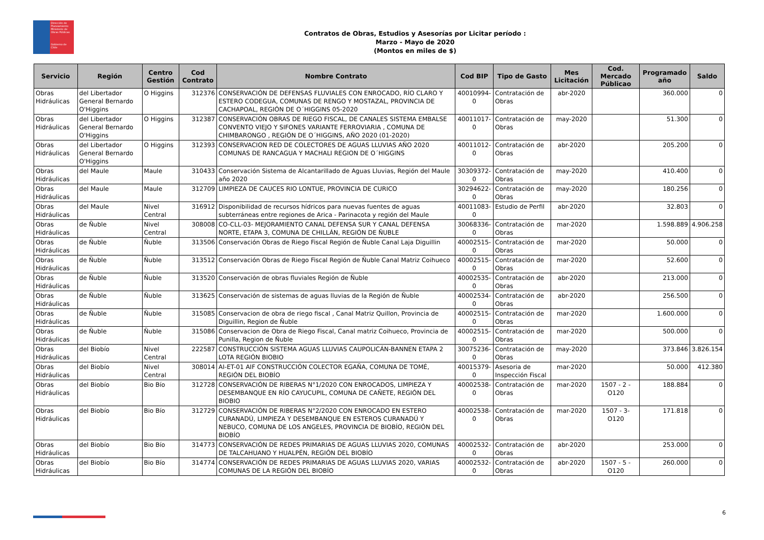Dirección de Planeamiento
Ministerio de Obras Públicas
Gobierno de Chile
Contratos de Obras, Estudios y Asesorías por Licitar período :
Marzo - Mayo de 2020
(Montos en miles de $)
| Servicio | Región | Centro Gestión | Cod Contrato | Nombre Contrato | Cod BIP | Tipo de Gasto | Mes Licitación | Cod. Mercado Públicao | Programado año | Saldo |
| --- | --- | --- | --- | --- | --- | --- | --- | --- | --- | --- |
| Obras Hidráulicas | del Libertador General Bernardo O'Higgins | O Higgins | 312376 | CONSERVACIÓN DE DEFENSAS FLUVIALES CON ENROCADO, RÍO CLARO Y ESTERO CODEGUA, COMUNAS DE RENGO Y MOSTAZAL, PROVINCIA DE CACHAPOAL, REGIÓN DE O´HIGGINS 05-2020 | 40010994-0 | Contratación de Obras | abr-2020 | | 360.000 | 0 |
| Obras Hidráulicas | del Libertador General Bernardo O'Higgins | O Higgins | 312387 | CONSERVACIÓN OBRAS DE RIEGO FISCAL, DE CANALES SISTEMA EMBALSE CONVENTO VIEJO Y SIFONES VARIANTE FERROVIARIA , COMUNA DE CHIMBARONGO , REGIÓN DE O´HIGGINS, AÑO 2020 (01-2020) | 40011017-0 | Contratación de Obras | may-2020 | | 51.300 | 0 |
| Obras Hidráulicas | del Libertador General Bernardo O'Higgins | O Higgins | 312393 | CONSERVACION RED DE COLECTORES DE AGUAS LLUVIAS AÑO 2020 COMUNAS DE RANCAGUA Y MACHALI REGION DE O´HIGGINS | 40011012-0 | Contratación de Obras | abr-2020 | | 205.200 | 0 |
| Obras Hidráulicas | del Maule | Maule | 310433 | Conservación Sistema de Alcantarillado de Aguas Lluvias, Región del Maule año 2020 | 30309372-0 | Contratación de Obras | may-2020 | | 410.400 | 0 |
| Obras Hidráulicas | del Maule | Maule | 312709 | LIMPIEZA DE CAUCES RIO LONTUE, PROVINCIA DE CURICO | 30294622-0 | Contratación de Obras | may-2020 | | 180.256 | 0 |
| Obras Hidráulicas | del Maule | Nivel Central | 316912 | Disponibilidad de recursos hídricos para nuevas fuentes de aguas subterráneas entre regiones de Arica - Parinacota y región del Maule | 40011083-0 | Estudio de Perfil | abr-2020 | | 32.803 | 0 |
| Obras Hidráulicas | de Ñuble | Nivel Central | 308008 | CO-CLL-03- MEJORAMIENTO CANAL DEFENSA SUR Y CANAL DEFENSA NORTE, ETAPA 3, COMUNA DE CHILLÁN, REGIÓN DE ÑUBLE | 30068336-0 | Contratación de Obras | mar-2020 | | 1.598.889 | 4.906.258 |
| Obras Hidráulicas | de Ñuble | Ñuble | 313506 | Conservación Obras de Riego Fiscal Región de Ñuble Canal Laja Diguillin | 40002515-0 | Contratación de Obras | mar-2020 | | 50.000 | 0 |
| Obras Hidráulicas | de Ñuble | Ñuble | 313512 | Conservación Obras de Riego Fiscal Región de Ñuble Canal Matriz Coihueco | 40002515-0 | Contratación de Obras | mar-2020 | | 52.600 | 0 |
| Obras Hidráulicas | de Ñuble | Ñuble | 313520 | Conservación de obras fluviales Región de Ñuble | 40002535-0 | Contratación de Obras | abr-2020 | | 213.000 | 0 |
| Obras Hidráulicas | de Ñuble | Ñuble | 313625 | Conservación de sistemas de aguas lluvias de la Región de Ñuble | 40002534-0 | Contratación de Obras | abr-2020 | | 256.500 | 0 |
| Obras Hidráulicas | de Ñuble | Ñuble | 315085 | Conservacion de obra de riego fiscal , Canal Matriz Quillon, Provincia de Diguillin, Region de Ñuble | 40002515-0 | Contratación de Obras | mar-2020 | | 1.600.000 | 0 |
| Obras Hidráulicas | de Ñuble | Ñuble | 315086 | Conservacion de Obra de Riego Fiscal, Canal matriz Coihueco, Provincia de Punilla, Region de Ñuble | 40002515-0 | Contratación de Obras | mar-2020 | | 500.000 | 0 |
| Obras Hidráulicas | del Biobío | Nivel Central | 222587 | CONSTRUCCIÓN SISTEMA AGUAS LLUVIAS CAUPOLICÁN-BANNEN ETAPA 2 LOTA REGIÓN BIOBIO | 30075236-0 | Contratación de Obras | may-2020 | | 373.846 | 3.826.154 |
| Obras Hidráulicas | del Biobío | Nivel Central | 308014 | AI-ET-01 AIF CONSTRUCCIÓN COLECTOR EGAÑA, COMUNA DE TOMÉ, REGIÓN DEL BIOBÍO | 40015379-0 | Asesoria de Inspección Fiscal | mar-2020 | | 50.000 | 412.380 |
| Obras Hidráulicas | del Biobío | Bio Bío | 312728 | CONSERVACIÓN DE RIBERAS N°1/2020 CON ENROCADOS, LIMPIEZA Y DESEMBANQUE EN RÍO CAYUCUPIL, COMUNA DE CAÑETE, REGIÓN DEL BIOBIO | 40002538-0 | Contratación de Obras | mar-2020 | 1507 - 2 -O120 | 188.884 | 0 |
| Obras Hidráulicas | del Biobío | Bio Bío | 312729 | CONSERVACIÓN DE RIBERAS N°2/2020 CON ENROCADO EN ESTERO CURANADÚ, LIMPIEZA Y DESEMBANQUE EN ESTEROS CURANADÚ Y NEBUCO, COMUNA DE LOS ANGELES, PROVINCIA DE BIOBÍO, REGIÓN DEL BIOBÍO | 40002538-0 | Contratación de Obras | mar-2020 | 1507 - 3-O120 | 171.818 | 0 |
| Obras Hidráulicas | del Biobío | Bio Bío | 314773 | CONSERVACIÓN DE REDES PRIMARIAS DE AGUAS LLUVIAS 2020, COMUNAS DE TALCAHUANO Y HUALPÉN, REGIÓN DEL BIOBÍO | 40002532-0 | Contratación de Obras | abr-2020 | | 253.000 | 0 |
| Obras Hidráulicas | del Biobío | Bio Bío | 314774 | CONSERVACIÓN DE REDES PRIMARIAS DE AGUAS LLUVIAS 2020, VARIAS COMUNAS DE LA REGIÓN DEL BIOBÍO | 40002532-0 | Contratación de Obras | abr-2020 | 1507 - 5 - O120 | 260.000 | 0 |
6